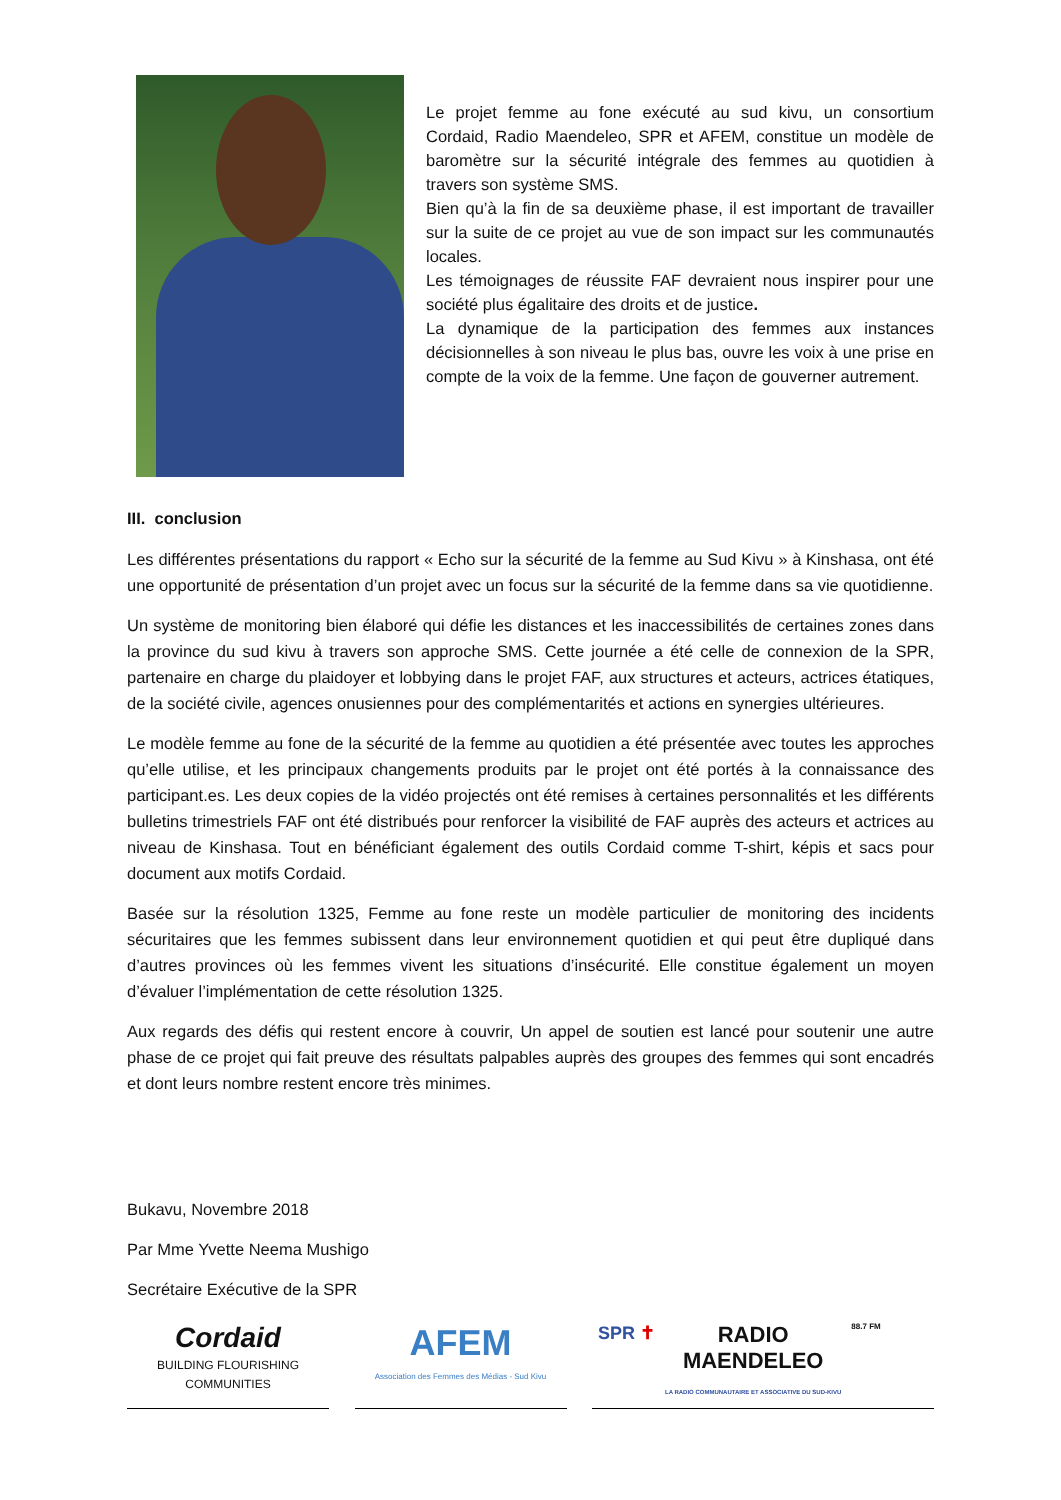Le projet femme au fone exécuté au sud kivu, un consortium Cordaid, Radio Maendeleo, SPR et AFEM, constitue un modèle de baromètre sur la sécurité intégrale des femmes au quotidien à travers son système SMS.
Bien qu’à la fin de sa deuxième phase, il est important de travailler sur la suite de ce projet au vue de son impact sur les communautés locales.
Les témoignages de réussite FAF devraient nous inspirer pour une société plus égalitaire des droits et de justice.
La dynamique de la participation des femmes aux instances décisionnelles à son niveau le plus bas, ouvre les voix à une prise en compte de la voix de la femme. Une façon de gouverner autrement.
III. conclusion
Les différentes présentations du rapport « Echo sur la sécurité de la femme au Sud Kivu » à Kinshasa, ont été une opportunité de présentation d’un projet avec un focus sur la sécurité de la femme dans sa vie quotidienne.
Un système de monitoring bien élaboré qui défie les distances et les inaccessibilités de certaines zones dans la province du sud kivu à travers son approche SMS. Cette journée a été celle de connexion de la SPR, partenaire en charge du plaidoyer et lobbying dans le projet FAF, aux structures et acteurs, actrices étatiques, de la société civile, agences onusiennes pour des complémentarités et actions en synergies ultérieures.
Le modèle femme au fone de la sécurité de la femme au quotidien a été présentée avec toutes les approches qu’elle utilise, et les principaux changements produits par le projet ont été portés à la connaissance des participant.es. Les deux copies de la vidéo projectés ont été remises à certaines personnalités et les différents bulletins trimestriels FAF ont été distribués pour renforcer la visibilité de FAF auprès des acteurs et actrices au niveau de Kinshasa. Tout en bénéficiant également des outils Cordaid comme T-shirt, képis et sacs pour document aux motifs Cordaid.
Basée sur la résolution 1325, Femme au fone reste un modèle particulier de monitoring des incidents sécuritaires que les femmes subissent dans leur environnement quotidien et qui peut être dupliqué dans d’autres provinces où les femmes vivent les situations d’insécurité. Elle constitue également un moyen d’évaluer l’implémentation de cette résolution 1325.
Aux regards des défis qui restent encore à couvrir, Un appel de soutien est lancé pour soutenir une autre phase de ce projet qui fait preuve des résultats palpables auprès des groupes des femmes qui sont encadrés et dont leurs nombre restent encore très minimes.
Bukavu, Novembre 2018
Par Mme Yvette Neema Mushigo
Secrétaire Exécutive de la SPR
Cordaid
BUILDING FLOURISHING COMMUNITIES
AFEM
Association des Femmes des Médias - Sud Kivu
SPR ✝ RADIO
MAENDELEO
LA RADIO COMMUNAUTAIRE ET ASSOCIATIVE DU SUD-KIVU 88.7 FM